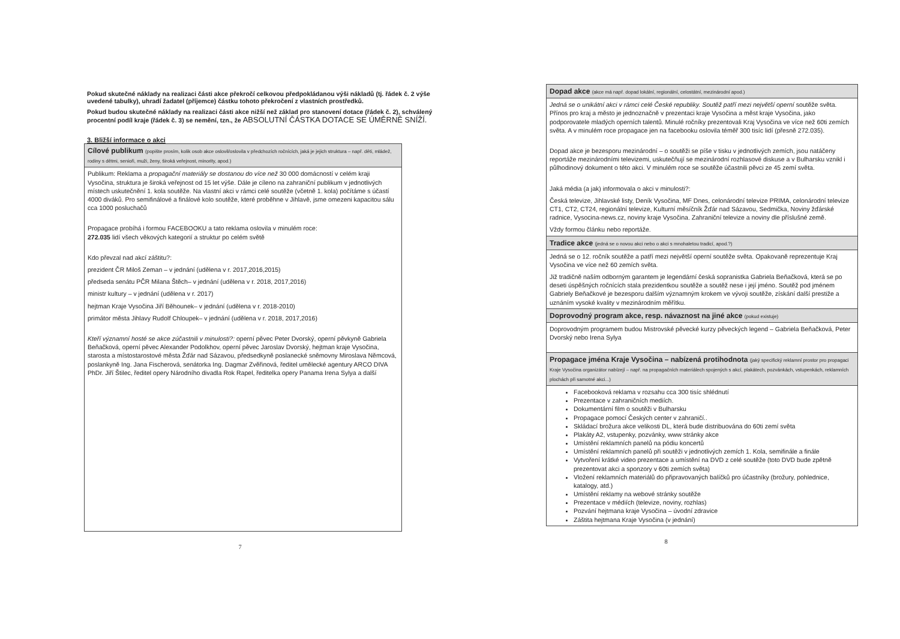Pokud skutečné náklady na realizaci části akce překročí celkovou předpokládanou výši nákladů (tj. řádek č. 2 výše uvedené tabulky), uhradí žadatel (příjemce) částku tohoto překročení z vlastních prostředků.
Pokud budou skutečné náklady na realizaci části akce nižší než základ pro stanovení dotace (řádek č. 2), schválený procentní podíl kraje (řádek č. 3) se nemění, tzn., že ABSOLUTNÍ ČÁSTKA DOTACE SE ÚMĚRNĚ SNÍŽÍ.
3. Bližší informace o akci
| Cílové publikum (popište prosím, kolik osob akce oslovil/oslovila v předchozích ročnících, jaká je jejich struktura – např. děti, mládež, rodiny s dětmi, senioři, muži, ženy, široká veřejnost, minority, apod.) |
| Publikum: Reklama a propagační materiály se dostanou do více než 30 000 domácností v celém kraji Vysočina, struktura je široká veřejnost od 15 let výše. Dále je cíleno na zahraniční publikum v jednotlivých místech uskutečnění 1. kola soutěže. Na vlastní akci v rámci celé soutěže (včetně 1. kola) počítáme s účastí 4000 diváků. Pro semifinálové a finálové kolo soutěže, které proběhne v Jihlavě, jsme omezeni kapacitou sálu cca 1000 posluchačů Propagace probíhá i formou FACEBOOKU a tato reklama oslovila v minulém roce: 272.035 lidí všech věkových kategorií a struktur po celém světě Kdo převzal nad akcí záštitu?: prezident ČR Miloš Zeman – v jednání (udělena v r. 2017,2016,2015) předseda senátu PČR Milana Štěch– v jednání (udělena v r. 2018, 2017,2016) ministr kultury – v jednání (udělena v r. 2017) hejtman Kraje Vysočina Jiří Běhounek– v jednání (udělena v r. 2018-2010) primátor města Jihlavy Rudolf Chloupek– v jednání (udělena v r. 2018, 2017,2016) Kteří významní hosté se akce zúčastnili v minulosti?: operní pěvec Peter Dvorský, operní pěvkyně Gabriela Beňačková, operní pěvec Alexander Podolkhov, operní pěvec Jaroslav Dvorský, hejtman kraje Vysočina, starosta a místostarostové města Žďár nad Sázavou, předsedkyně poslanecké sněmovny Miroslava Němcová, poslankyně Ing. Jana Fischerová, senátorka Ing. Dagmar Zvěřinová, ředitel umělecké agentury ARCO DIVA PhDr. Jiří Štilec, ředitel opery Národního divadla Rok Rapel, ředitelka opery Panama Irena Sylya a další |
7
| Dopad akce (akce má např. dopad lokální, regionální, celostátní, mezinárodní apod.) |
| Jedná se o unikátní akci v rámci celé České republiky. Soutěž patří mezi největší operní soutěže světa. Přínos pro kraj a město je jednoznačně v prezentaci kraje Vysočina a měst kraje Vysočina, jako podporovatele mladých operních talentů. Minulé ročníky prezentovali Kraj Vysočina ve více než 60ti zemích světa. A v minulém roce propagace jen na facebooku oslovila téměř 300 tisíc lidí (přesně 272.035). Dopad akce je bezesporu mezinárodní – o soutěži se píše v tisku v jednotlivých zemích, jsou natáčeny reportáže mezinárodními televizemi, uskutečňují se mezinárodní rozhlasové diskuse a v Bulharsku vznikl i půlhodinový dokument o této akci. V minulém roce se soutěže účastnili pěvci ze 45 zemí světa. Jaká média (a jak) informovala o akci v minulosti?: Česká televize, Jihlavské listy, Deník Vysočina, MF Dnes, celonárodní televize PRIMA, celonárodní televize CT1, CT2, CT24, regionální televize, Kulturní měsíčník Žďár nad Sázavou, Sedmička, Noviny žďárské radnice, Vysocina-news.cz, noviny kraje Vysočina. Zahraniční televize a noviny dle příslušné země. Vždy formou článku nebo reportáže. |
| Tradice akce (jedná se o novou akci nebo o akci s mnohaletou tradicí, apod.?) |
| Jedná se o 12. ročník soutěže a patří mezi největší operní soutěže světa. Opakovaně reprezentuje Kraj Vysočina ve více než 60 zemích světa. Již tradičně naším odborným garantem je legendární česká sopranistka Gabriela Beňačková, která se po deseti úspěšných ročnících stala prezidentkou soutěže a soutěž nese i její jméno. Soutěž pod jménem Gabriely Beňačkové je bezesporu dalším významným krokem ve vývoji soutěže, získání další prestiže a uznáním vysoké kvality v mezinárodním měřítku. |
| Doprovodný program akce, resp. návaznost na jiné akce (pokud existuje) |
| Doprovodným programem budou Mistrovské pěvecké kurzy pěveckých legend – Gabriela Beňačková, Peter Dvorský nebo Irena Sylya |
| Propagace jména Kraje Vysočina – nabízená protihodnota (jaký specifický reklamní prostor pro propagaci Kraje Vysočina organizátor nabízejí – např. na propagačních materiálech spojených s akcí, plakátech, pozvánkách, vstupenkách, reklamních plochách při samotné akci...) |
| Facebooková reklama v rozsahu cca 300 tisíc shlédnutí Prezentace v zahraničních mediích. Dokumentární film o soutěži v Bulharsku Propagace pomocí Českých center v zahraničí.. Skládací brožura akce velikosti DL, která bude distribuována do 60ti zemí světa Plakáty A2, vstupenky, pozvánky, www stránky akce Umístění reklamních panelů na pódiu koncertů Umístění reklamních panelů při soutěži v jednotlivých zemích 1. Kola, semifinále a finále Vytvoření krátké video prezentace a umístění na DVD z celé soutěže (toto DVD bude zpětně prezentovat akci a sponzory v 60ti zemích světa) Vložení reklamních materiálů do připravovaných balíčků pro účastníky (brožury, pohlednice, katalogy, atd.) Umístění reklamy na webové stránky soutěže Prezentace v médiích (televize, noviny, rozhlas) Pozvání hejtmana kraje Vysočina – úvodní zdravice Záštita hejtmana Kraje Vysočina (v jednání) |
8